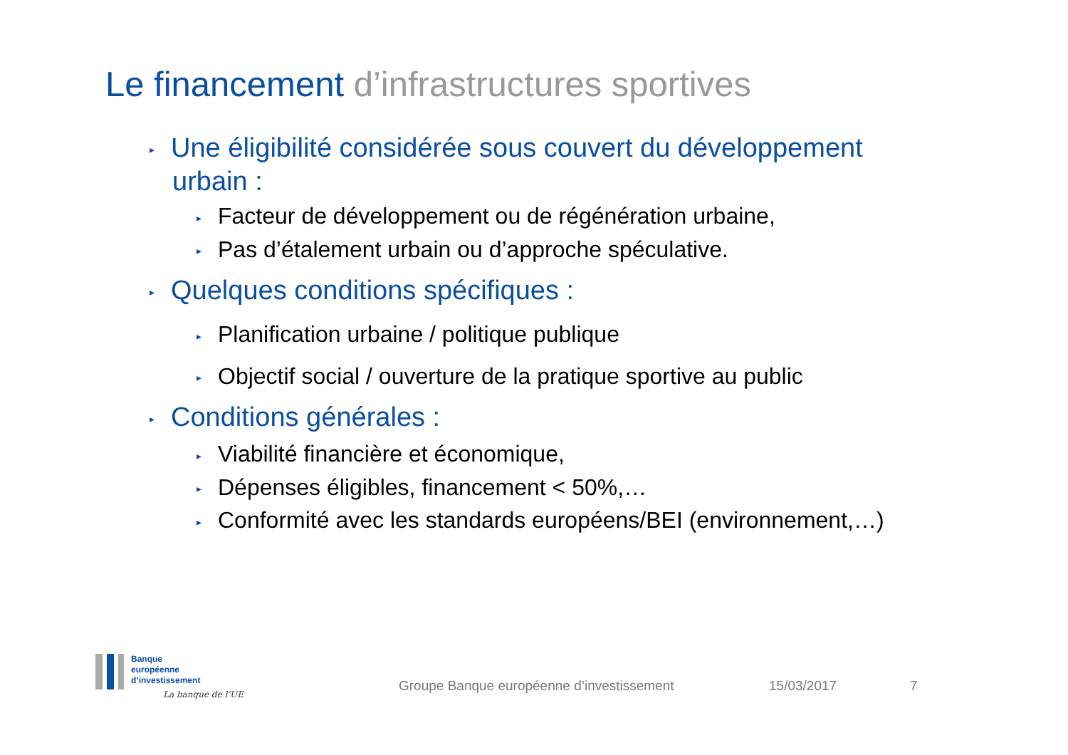Le financement d’infrastructures sportives
▸ Une éligibilité considérée sous couvert du développement urbain :
▸ Facteur de développement ou de régénération urbaine,
▸ Pas d’étalement urbain ou d’approche spéculative.
▸ Quelques conditions spécifiques :
▸ Planification urbaine / politique publique
▸ Objectif social / ouverture de la pratique sportive au public
▸ Conditions générales :
▸ Viabilité financière et économique,
▸ Dépenses éligibles, financement < 50%,…
▸ Conformité avec les standards européens/BEI (environnement,…)
Banque
européenne
d’investissement
La banque de l’UE
Groupe Banque européenne d’investissement
15/03/2017 7